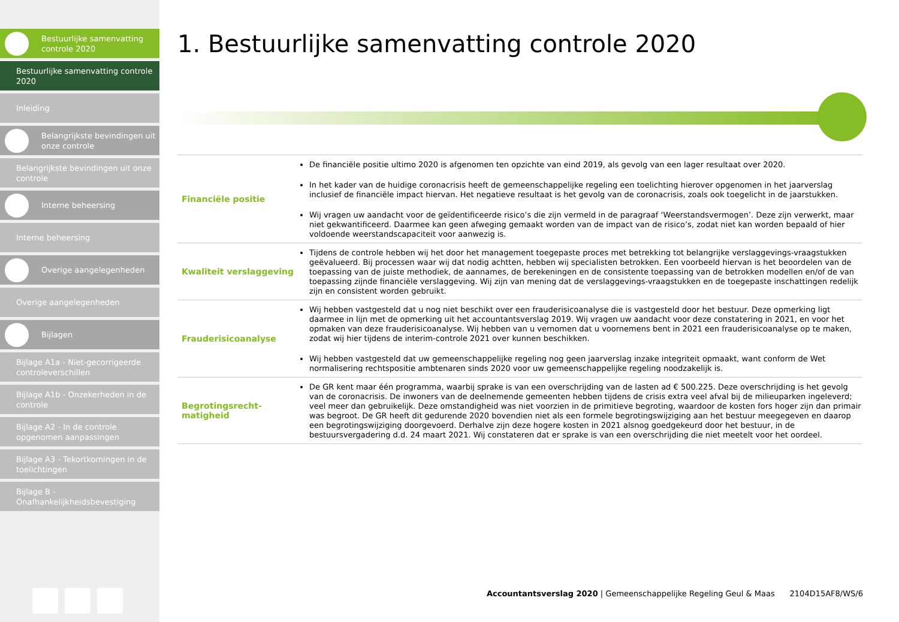Bestuurlijke samenvatting controle 2020
Bestuurlijke samenvatting controle 2020
Inleiding
Belangrijkste bevindingen uit onze controle
Belangrijkste bevindingen uit onze controle
Interne beheersing
Interne beheersing
Overige aangelegenheden
Overige aangelegenheden
Bijlagen
Bijlage A1a - Niet-gecorrigeerde controleverschillen
Bijlage A1b - Onzekerheden in de controle
Bijlage A2 - In de controle opgenomen aanpassingen
Bijlage A3 - Tekortkomingen in de toelichtingen
Bijlage B - Onafhankelijkheidsbevestiging
1. Bestuurlijke samenvatting controle 2020
| Financiële positie | De financiële positie ultimo 2020 is afgenomen ten opzichte van eind 2019, als gevolg van een lager resultaat over 2020. In het kader van de huidige coronacrisis heeft de gemeenschappelijke regeling een toelichting hierover opgenomen in het jaarverslag inclusief de financiële impact hiervan. Het negatieve resultaat is het gevolg van de coronacrisis, zoals ook toegelicht in de jaarstukken. Wij vragen uw aandacht voor de geïdentificeerde risico’s die zijn vermeld in de paragraaf ‘Weerstandsvermogen’. Deze zijn verwerkt, maar niet gekwantificeerd. Daarmee kan geen afweging gemaakt worden van de impact van de risico’s, zodat niet kan worden bepaald of hier voldoende weerstandscapaciteit voor aanwezig is. |
| Kwaliteit verslaggeving | Tijdens de controle hebben wij het door het management toegepaste proces met betrekking tot belangrijke verslaggevings-vraagstukken geëvalueerd. Bij processen waar wij dat nodig achtten, hebben wij specialisten betrokken. Een voorbeeld hiervan is het beoordelen van de toepassing van de juiste methodiek, de aannames, de berekeningen en de consistente toepassing van de betrokken modellen en/of de van toepassing zijnde financiële verslaggeving. Wij zijn van mening dat de verslaggevings-vraagstukken en de toegepaste inschattingen redelijk zijn en consistent worden gebruikt. |
| Frauderisicoanalyse | Wij hebben vastgesteld dat u nog niet beschikt over een frauderisicoanalyse die is vastgesteld door het bestuur. Deze opmerking ligt daarmee in lijn met de opmerking uit het accountantsverslag 2019. Wij vragen uw aandacht voor deze constatering in 2021, en voor het opmaken van deze frauderisicoanalyse. Wij hebben van u vernomen dat u voornemens bent in 2021 een frauderisicoanalyse op te maken, zodat wij hier tijdens de interim-controle 2021 over kunnen beschikken. Wij hebben vastgesteld dat uw gemeenschappelijke regeling nog geen jaarverslag inzake integriteit opmaakt, want conform de Wet normalisering rechtspositie ambtenaren sinds 2020 voor uw gemeenschappelijke regeling noodzakelijk is. |
| Begrotingsrecht-matigheid | De GR kent maar één programma, waarbij sprake is van een overschrijding van de lasten ad € 500.225. Deze overschrijding is het gevolg van de coronacrisis. De inwoners van de deelnemende gemeenten hebben tijdens de crisis extra veel afval bij de milieuparken ingeleverd; veel meer dan gebruikelijk. Deze omstandigheid was niet voorzien in de primitieve begroting, waardoor de kosten fors hoger zijn dan primair was begroot. De GR heeft dit gedurende 2020 bovendien niet als een formele begrotingswijziging aan het bestuur meegegeven en daarop een begrotingswijziging doorgevoerd. Derhalve zijn deze hogere kosten in 2021 alsnog goedgekeurd door het bestuur, in de bestuursvergadering d.d. 24 maart 2021. Wij constateren dat er sprake is van een overschrijding die niet meetelt voor het oordeel. |
Accountantsverslag 2020 | Gemeenschappelijke Regeling Geul & Maas 2104D15AF8/WS/6